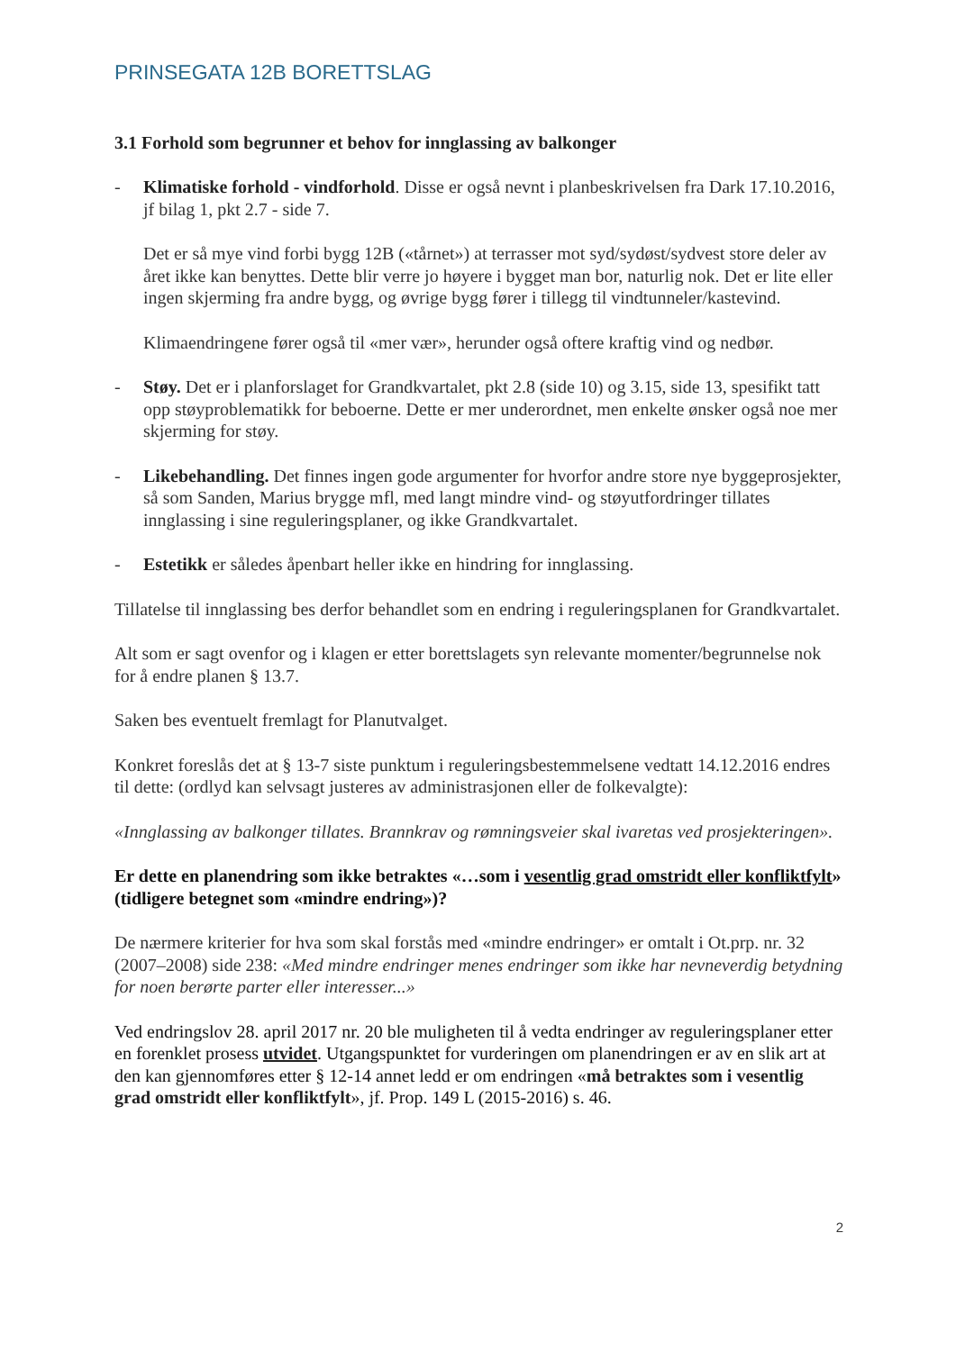PRINSEGATA 12B BORETTSLAG
3.1 Forhold som begrunner et behov for innglassing av balkonger
- Klimatiske forhold - vindforhold. Disse er også nevnt i planbeskrivelsen fra Dark 17.10.2016, jf bilag 1, pkt 2.7 - side 7.
Det er så mye vind forbi bygg 12B («tårnet») at terrasser mot syd/sydøst/sydvest store deler av året ikke kan benyttes. Dette blir verre jo høyere i bygget man bor, naturlig nok. Det er lite eller ingen skjerming fra andre bygg, og øvrige bygg fører i tillegg til vindtunneler/kastevind.
Klimaendringene fører også til «mer vær», herunder også oftere kraftig vind og nedbør.
- Støy. Det er i planforslaget for Grandkvartalet, pkt 2.8 (side 10) og 3.15, side 13, spesifikt tatt opp støyproblematikk for beboerne. Dette er mer underordnet, men enkelte ønsker også noe mer skjerming for støy.
- Likebehandling. Det finnes ingen gode argumenter for hvorfor andre store nye byggeprosjekter, så som Sanden, Marius brygge mfl, med langt mindre vind- og støyutfordringer tillates innglassing i sine reguleringsplaner, og ikke Grandkvartalet.
- Estetikk er således åpenbart heller ikke en hindring for innglassing.
Tillatelse til innglassing bes derfor behandlet som en endring i reguleringsplanen for Grandkvartalet.
Alt som er sagt ovenfor og i klagen er etter borettslagets syn relevante momenter/begrunnelse nok for å endre planen § 13.7.
Saken bes eventuelt fremlagt for Planutvalget.
Konkret foreslås det at § 13-7 siste punktum i reguleringsbestemmelsene vedtatt 14.12.2016 endres til dette: (ordlyd kan selvsagt justeres av administrasjonen eller de folkevalgte):
«Innglassing av balkonger tillates. Brannkrav og rømningsveier skal ivaretas ved prosjekteringen».
Er dette en planendring som ikke betraktes «…som i vesentlig grad omstridt eller konfliktfylt» (tidligere betegnet som «mindre endring»)?
De nærmere kriterier for hva som skal forstås med «mindre endringer» er omtalt i Ot.prp. nr. 32 (2007–2008) side 238: «Med mindre endringer menes endringer som ikke har nevneverdig betydning for noen berørte parter eller interesser...»
Ved endringslov 28. april 2017 nr. 20 ble muligheten til å vedta endringer av reguleringsplaner etter en forenklet prosess utvidet. Utgangspunktet for vurderingen om planendringen er av en slik art at den kan gjennomføres etter § 12-14 annet ledd er om endringen «må betraktes som i vesentlig grad omstridt eller konfliktfylt», jf. Prop. 149 L (2015-2016) s. 46.
2